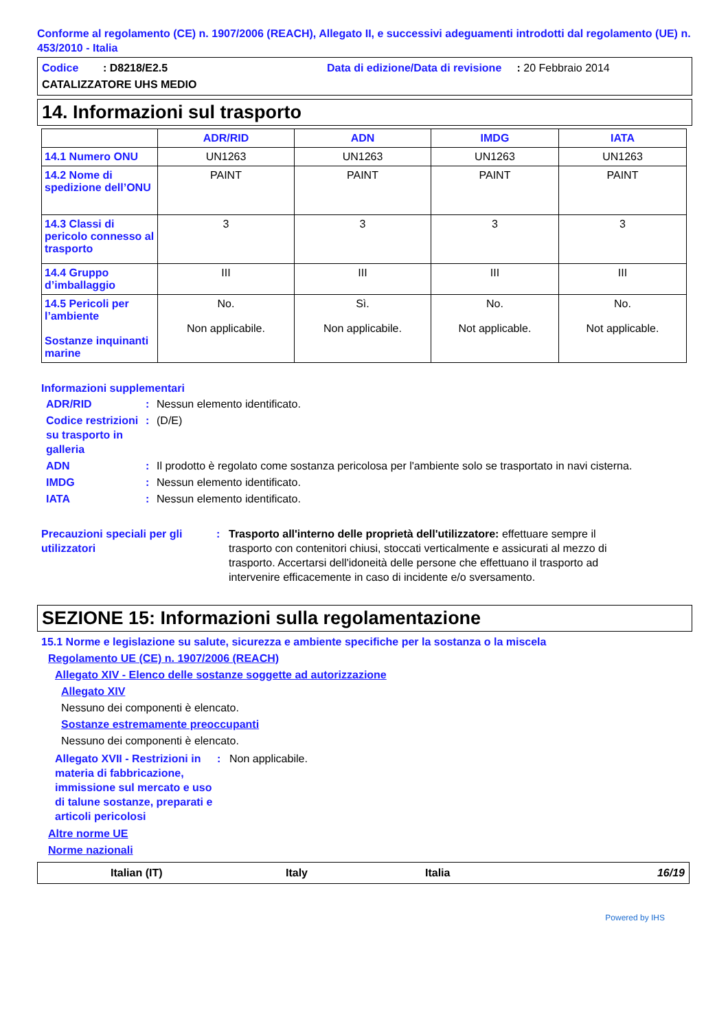Conforme al regolamento (CE) n. 1907/2006 (REACH), Allegato II, e successivi adeguamenti introdotti dal regolamento (UE) n. 453/2010 - Italia
Codice : D8218/E2.5 Data di edizione/Data di revisione : 20 Febbraio 2014
CATALIZZATORE UHS MEDIO
14. Informazioni sul trasporto
| | ADR/RID | ADN | IMDG | IATA |
| --- | --- | --- | --- | --- |
| 14.1 Numero ONU | UN1263 | UN1263 | UN1263 | UN1263 |
| 14.2 Nome di spedizione dell’ONU | PAINT | PAINT | PAINT | PAINT |
| 14.3 Classi di pericolo connesso al trasporto | 3 | 3 | 3 | 3 |
| 14.4 Gruppo d’imballaggio | III | III | III | III |
| 14.5 Pericoli per l’ambiente Sostanze inquinanti marine | No. Non applicabile. | Sì. Non applicabile. | No. Not applicable. | No. Not applicable. |
Informazioni supplementari
ADR/RID : Nessun elemento identificato.
Codice restrizioni su trasporto in galleria
: (D/E)
ADN : Il prodotto è regolato come sostanza pericolosa per l'ambiente solo se trasportato in navi cisterna.
IMDG : Nessun elemento identificato.
IATA : Nessun elemento identificato.
Precauzioni speciali per gli utilizzatori
: Trasporto all'interno delle proprietà dell'utilizzatore: effettuare sempre il trasporto con contenitori chiusi, stoccati verticalmente e assicurati al mezzo di trasporto. Accertarsi dell'idoneità delle persone che effettuano il trasporto ad intervenire efficacemente in caso di incidente e/o sversamento.
SEZIONE 15: Informazioni sulla regolamentazione
15.1 Norme e legislazione su salute, sicurezza e ambiente specifiche per la sostanza o la miscela
Regolamento UE (CE) n. 1907/2006 (REACH)
Allegato XIV - Elenco delle sostanze soggette ad autorizzazione
Allegato XIV
Nessuno dei componenti è elencato.
Sostanze estremamente preoccupanti
Nessuno dei componenti è elencato.
Allegato XVII - Restrizioni in materia di fabbricazione, immissione sul mercato e uso di talune sostanze, preparati e articoli pericolosi
: Non applicabile.
Altre norme UE
Norme nazionali
Italian (IT) Italy Italia 16/19
Powered by IHS